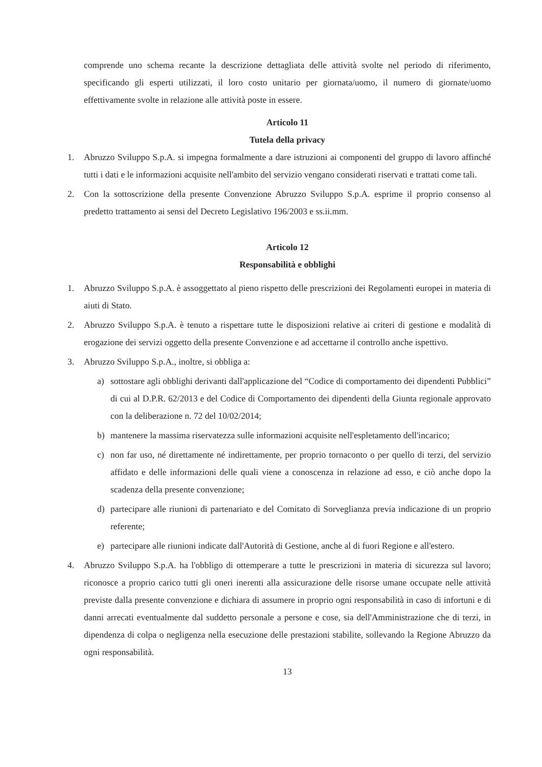comprende uno schema recante la descrizione dettagliata delle attività svolte nel periodo di riferimento, specificando gli esperti utilizzati, il loro costo unitario per giornata/uomo, il numero di giornate/uomo effettivamente svolte in relazione alle attività poste in essere.
Articolo 11
Tutela della privacy
1. Abruzzo Sviluppo S.p.A. si impegna formalmente a dare istruzioni ai componenti del gruppo di lavoro affinché tutti i dati e le informazioni acquisite nell'ambito del servizio vengano considerati riservati e trattati come tali.
2. Con la sottoscrizione della presente Convenzione Abruzzo Sviluppo S.p.A. esprime il proprio consenso al predetto trattamento ai sensi del Decreto Legislativo 196/2003 e ss.ii.mm.
Articolo 12
Responsabilità e obblighi
1. Abruzzo Sviluppo S.p.A. è assoggettato al pieno rispetto delle prescrizioni dei Regolamenti europei in materia di aiuti di Stato.
2. Abruzzo Sviluppo S.p.A. è tenuto a rispettare tutte le disposizioni relative ai criteri di gestione e modalità di erogazione dei servizi oggetto della presente Convenzione e ad accettarne il controllo anche ispettivo.
3. Abruzzo Sviluppo S.p.A., inoltre, si obbliga a:
a) sottostare agli obblighi derivanti dall'applicazione del “Codice di comportamento dei dipendenti Pubblici” di cui al D.P.R. 62/2013 e del Codice di Comportamento dei dipendenti della Giunta regionale approvato con la deliberazione n. 72 del 10/02/2014;
b) mantenere la massima riservatezza sulle informazioni acquisite nell'espletamento dell'incarico;
c) non far uso, né direttamente né indirettamente, per proprio tornaconto o per quello di terzi, del servizio affidato e delle informazioni delle quali viene a conoscenza in relazione ad esso, e ciò anche dopo la scadenza della presente convenzione;
d) partecipare alle riunioni di partenariato e del Comitato di Sorveglianza previa indicazione di un proprio referente;
e) partecipare alle riunioni indicate dall'Autorità di Gestione, anche al di fuori Regione e all'estero.
4. Abruzzo Sviluppo S.p.A. ha l'obbligo di ottemperare a tutte le prescrizioni in materia di sicurezza sul lavoro; riconosce a proprio carico tutti gli oneri inerenti alla assicurazione delle risorse umane occupate nelle attività previste dalla presente convenzione e dichiara di assumere in proprio ogni responsabilità in caso di infortuni e di danni arrecati eventualmente dal suddetto personale a persone e cose, sia dell'Amministrazione che di terzi, in dipendenza di colpa o negligenza nella esecuzione delle prestazioni stabilite, sollevando la Regione Abruzzo da ogni responsabilità.
13